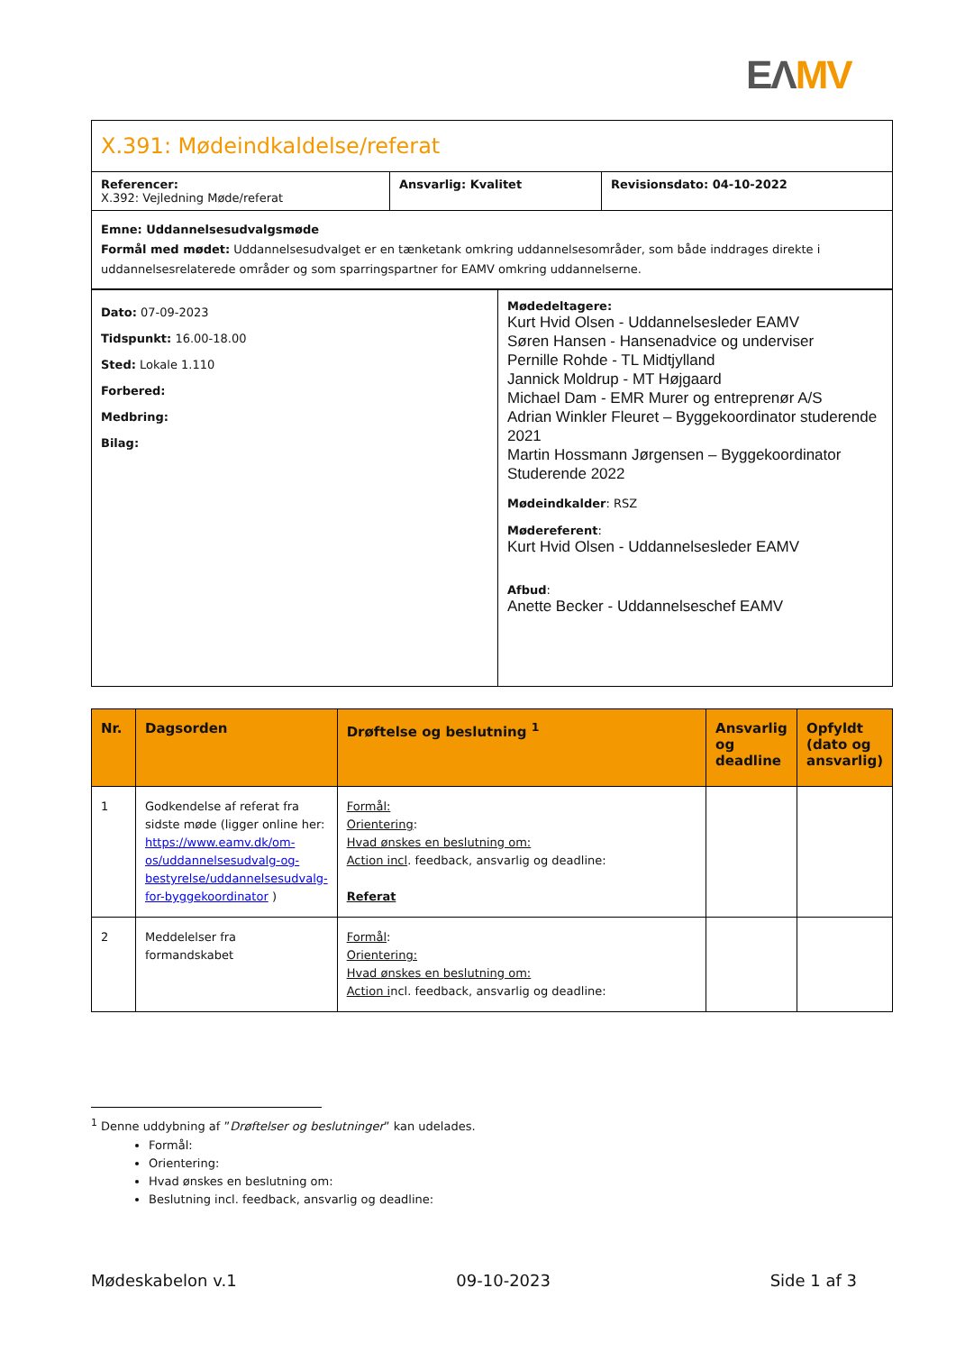EΛ MV
| X.391: Mødeindkaldelse/referat | | |
| Referencer: X.392: Vejledning Møde/referat | Ansvarlig: Kvalitet | Revisionsdato: 04-10-2022 |
| Emne: Uddannelsesudvalgsmøde Formål med mødet: Uddannelsesudvalget er en tænketank omkring uddannelsesområder, som både inddrages direkte i uddannelsesrelaterede områder og som sparringspartner for EAMV omkring uddannelserne. | | |
| Dato: 07-09-2023 Tidspunkt: 16.00-18.00 Sted: Lokale 1.110 Forbered: Medbring: Bilag: | Mødedeltagere: Kurt Hvid Olsen - Uddannelsesleder EAMV Søren Hansen - Hansenadvice og underviser Pernille Rohde - TL Midtjylland Jannick Moldrup - MT Højgaard Michael Dam - EMR Murer og entreprenør A/S Adrian Winkler Fleuret – Byggekoordinator studerende 2021 Martin Hossmann Jørgensen – Byggekoordinator Studerende 2022 Mødeindkalder : RSZ Mødereferent : Kurt Hvid Olsen - Uddannelsesleder EAMV Afbud : Anette Becker - Uddannelseschef EAMV |
| Nr. | Dagsorden | Drøftelse og beslutning <sup>1</sup> | Ansvarlig og deadline | Opfyldt (dato og ansvarlig) |
| --- | --- | --- | --- | --- |
| 1 | Godkendelse af referat fra sidste møde (ligger online her: https://www.eamv.dk/om-os/uddannelsesudvalg-og-bestyrelse/uddannelsesudvalg-for-byggekoordinator ) | Formål: Orientering : Hvad ønskes en beslutning om: Action incl . feedback, ansvarlig og deadline: Referat | | |
| 2 | Meddelelser fra formandskabet | Formål : Orientering: Hvad ønskes en beslutning om: Action i ncl. feedback, ansvarlig og deadline: | | |
<sup>1</sup> Denne uddybning af ”Drøftelser og beslutninger” kan udelades.
Formål:
Orientering:
Hvad ønskes en beslutning om:
Beslutning incl. feedback, ansvarlig og deadline:
Mødeskabelon v.1 09-10-2023 Side 1 af 3